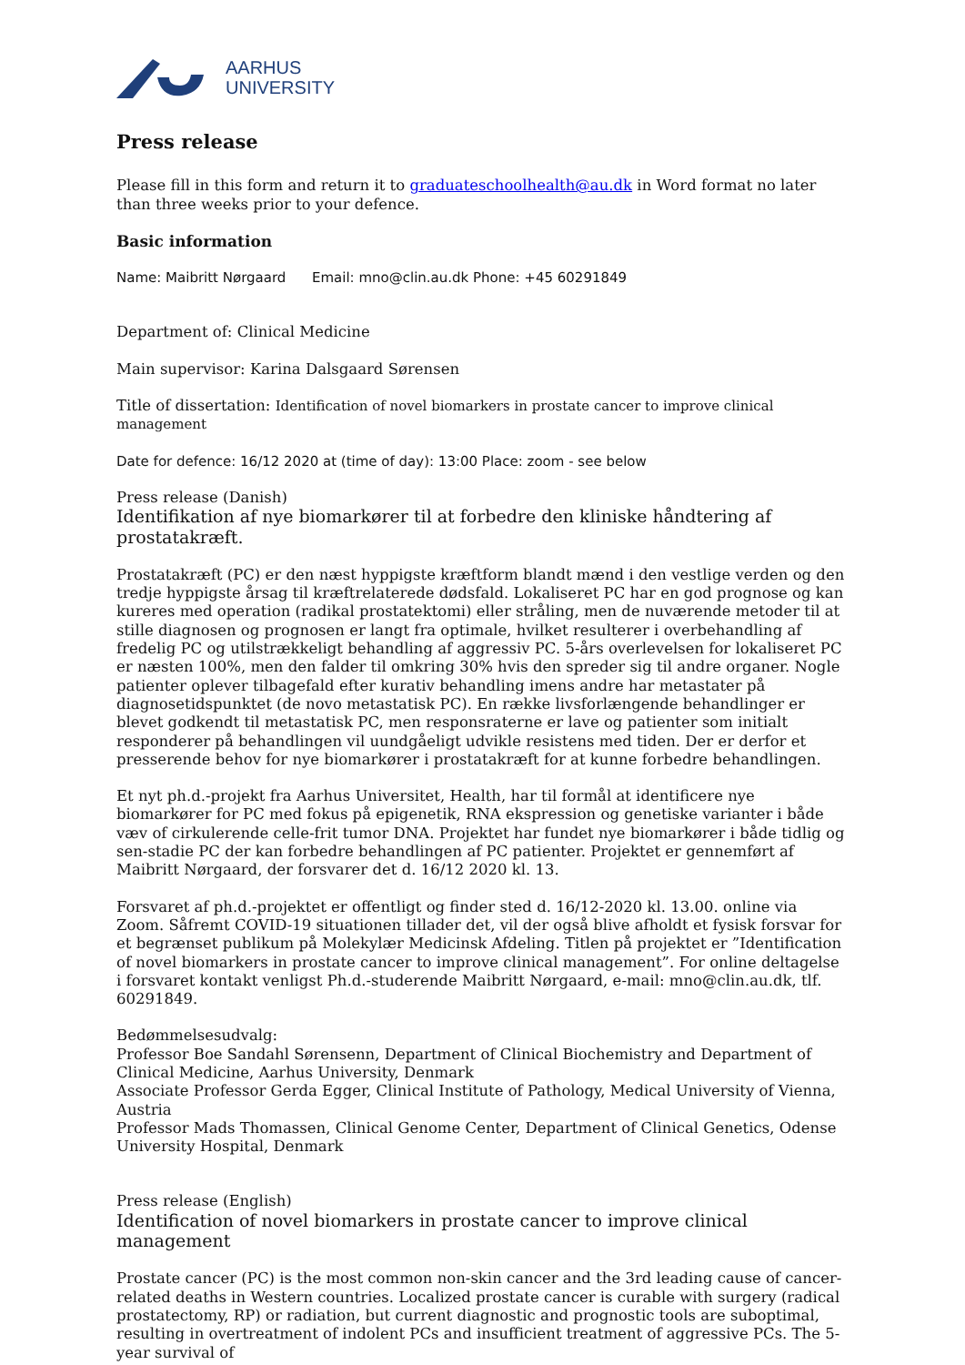AARHUS
UNIVERSITY
Press release
Please fill in this form and return it to graduateschoolhealth@au.dk in Word format no later than three weeks prior to your defence.
Basic information
Name: Maibritt Nørgaard Email: mno@clin.au.dk Phone: +45 60291849
Department of: Clinical Medicine
Main supervisor: Karina Dalsgaard Sørensen
Title of dissertation: Identification of novel biomarkers in prostate cancer to improve clinical management
Date for defence: 16/12 2020 at (time of day): 13:00 Place: zoom - see below
Press release (Danish)
Identifikation af nye biomarkører til at forbedre den kliniske håndtering af prostatakræft.
Prostatakræft (PC) er den næst hyppigste kræftform blandt mænd i den vestlige verden og den tredje hyppigste årsag til kræftrelaterede dødsfald. Lokaliseret PC har en god prognose og kan kureres med operation (radikal prostatektomi) eller stråling, men de nuværende metoder til at stille diagnosen og prognosen er langt fra optimale, hvilket resulterer i overbehandling af fredelig PC og utilstrækkeligt behandling af aggressiv PC. 5-års overlevelsen for lokaliseret PC er næsten 100%, men den falder til omkring 30% hvis den spreder sig til andre organer. Nogle patienter oplever tilbagefald efter kurativ behandling imens andre har metastater på diagnosetidspunktet (de novo metastatisk PC). En række livsforlængende behandlinger er blevet godkendt til metastatisk PC, men responsraterne er lave og patienter som initialt responderer på behandlingen vil uundgåeligt udvikle resistens med tiden. Der er derfor et presserende behov for nye biomarkører i prostatakræft for at kunne forbedre behandlingen.
Et nyt ph.d.-projekt fra Aarhus Universitet, Health, har til formål at identificere nye biomarkører for PC med fokus på epigenetik, RNA ekspression og genetiske varianter i både væv of cirkulerende celle-frit tumor DNA. Projektet har fundet nye biomarkører i både tidlig og sen-stadie PC der kan forbedre behandlingen af PC patienter. Projektet er gennemført af Maibritt Nørgaard, der forsvarer det d. 16/12 2020 kl. 13.
Forsvaret af ph.d.-projektet er offentligt og finder sted d. 16/12-2020 kl. 13.00. online via Zoom. Såfremt COVID-19 situationen tillader det, vil der også blive afholdt et fysisk forsvar for et begrænset publikum på Molekylær Medicinsk Afdeling. Titlen på projektet er ”Identification of novel biomarkers in prostate cancer to improve clinical management”. For online deltagelse i forsvaret kontakt venligst Ph.d.-studerende Maibritt Nørgaard, e-mail: mno@clin.au.dk, tlf. 60291849.
Bedømmelsesudvalg:
Professor Boe Sandahl Sørensenn, Department of Clinical Biochemistry and Department of Clinical Medicine, Aarhus University, Denmark
Associate Professor Gerda Egger, Clinical Institute of Pathology, Medical University of Vienna, Austria
Professor Mads Thomassen, Clinical Genome Center, Department of Clinical Genetics, Odense University Hospital, Denmark
Press release (English)
Identification of novel biomarkers in prostate cancer to improve clinical management
Prostate cancer (PC) is the most common non-skin cancer and the 3rd leading cause of cancer-related deaths in Western countries. Localized prostate cancer is curable with surgery (radical prostatectomy, RP) or radiation, but current diagnostic and prognostic tools are suboptimal, resulting in overtreatment of indolent PCs and insufficient treatment of aggressive PCs. The 5-year survival of